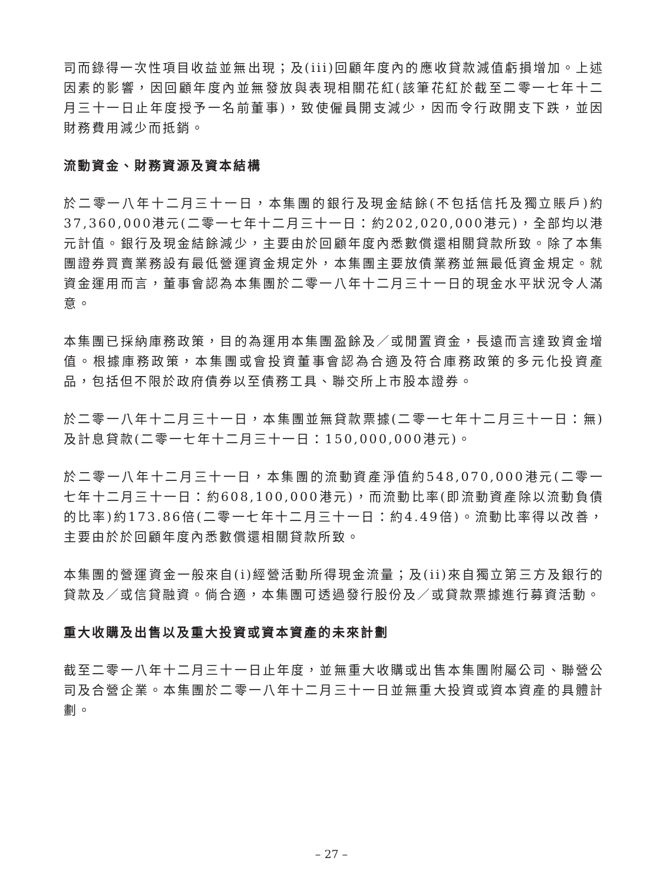司而錄得一次性項目收益並無出現；及(iii)回顧年度內的應收貸款減值虧損增加。上述因素的影響，因回顧年度內並無發放與表現相關花紅(該筆花紅於截至二零一七年十二月三十一日止年度授予一名前董事)，致使僱員開支減少，因而令行政開支下跌，並因財務費用減少而抵銷。
流動資金、財務資源及資本結構
於二零一八年十二月三十一日，本集團的銀行及現金結餘(不包括信托及獨立賬戶)約37,360,000港元(二零一七年十二月三十一日：約202,020,000港元)，全部均以港元計值。銀行及現金結餘減少，主要由於回顧年度內悉數償還相關貸款所致。除了本集團證券買賣業務設有最低營運資金規定外，本集團主要放債業務並無最低資金規定。就資金運用而言，董事會認為本集團於二零一八年十二月三十一日的現金水平狀況令人滿意。
本集團已採納庫務政策，目的為運用本集團盈餘及／或閒置資金，長遠而言達致資金增值。根據庫務政策，本集團或會投資董事會認為合適及符合庫務政策的多元化投資產品，包括但不限於政府債券以至債務工具、聯交所上市股本證券。
於二零一八年十二月三十一日，本集團並無貸款票據(二零一七年十二月三十一日：無)及計息貸款(二零一七年十二月三十一日：150,000,000港元)。
於二零一八年十二月三十一日，本集團的流動資產淨值約548,070,000港元(二零一七年十二月三十一日：約608,100,000港元)，而流動比率(即流動資產除以流動負債的比率)約173.86倍(二零一七年十二月三十一日：約4.49倍)。流動比率得以改善，主要由於於回顧年度內悉數償還相關貸款所致。
本集團的營運資金一般來自(i)經營活動所得現金流量；及(ii)來自獨立第三方及銀行的貸款及／或信貸融資。倘合適，本集團可透過發行股份及／或貸款票據進行募資活動。
重大收購及出售以及重大投資或資本資產的未來計劃
截至二零一八年十二月三十一日止年度，並無重大收購或出售本集團附屬公司、聯營公司及合營企業。本集團於二零一八年十二月三十一日並無重大投資或資本資產的具體計劃。
– 27 –